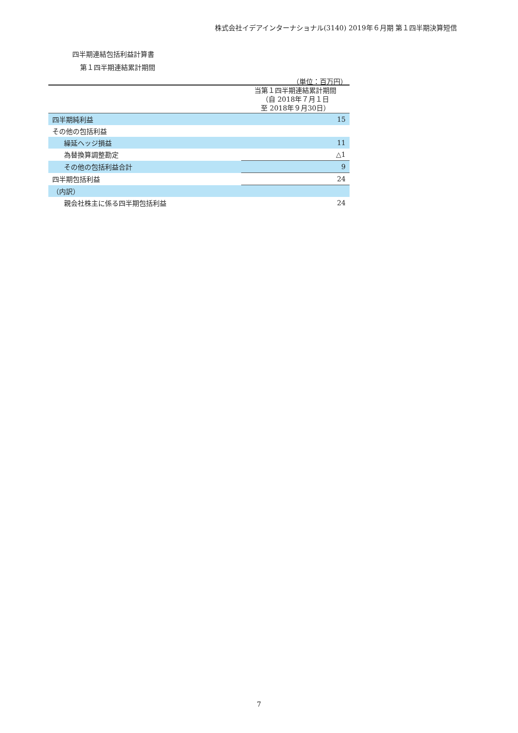株式会社イデアインターナショナル(3140) 2019年６月期 第１四半期決算短信
四半期連結包括利益計算書
第１四半期連結累計期間
（単位：百万円）
| | 当第１四半期連結累計期間 （自 2018年７月１日 至 2018年９月30日） |
| 四半期純利益 | 15 |
| その他の包括利益 | |
| 繰延ヘッジ損益 | 11 |
| 為替換算調整勘定 | △1 |
| その他の包括利益合計 | 9 |
| 四半期包括利益 | 24 |
| （内訳） | |
| 親会社株主に係る四半期包括利益 | 24 |
7